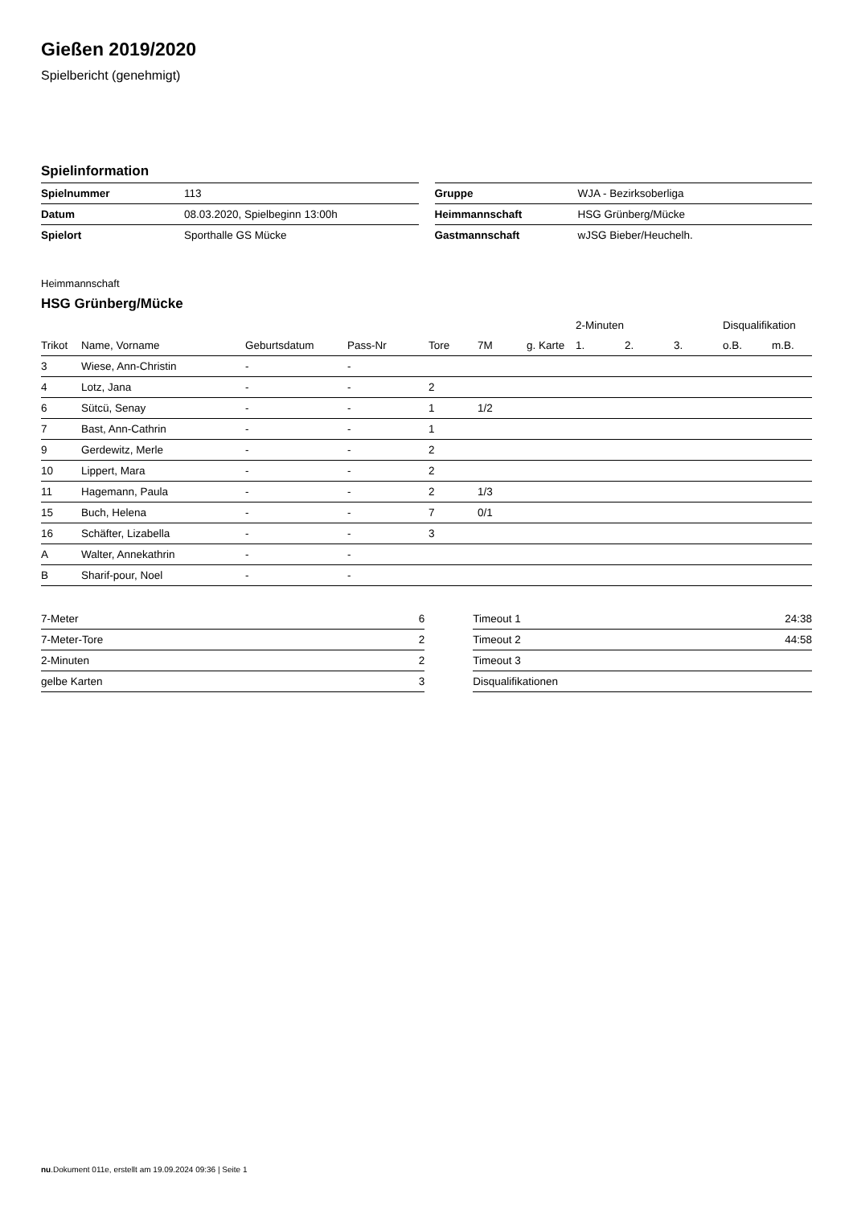Gießen 2019/2020
Spielbericht (genehmigt)
Spielinformation
| Spielnummer | 113 |
| Datum | 08.03.2020, Spielbeginn 13:00h |
| Spielort | Sporthalle GS Mücke |
| Gruppe | WJA - Bezirksoberliga |
| Heimmannschaft | HSG Grünberg/Mücke |
| Gastmannschaft | wJSG Bieber/Heuchelh. |
Heimmannschaft
HSG Grünberg/Mücke
| | | | | | | | 2-Minuten | | | Disqualifikation | |
| --- | --- | --- | --- | --- | --- | --- | --- | --- | --- | --- | --- |
| Trikot | Name, Vorname | Geburtsdatum | Pass-Nr | Tore | 7M | g. Karte | 1. | 2. | 3. | o.B. | m.B. |
| 3 | Wiese, Ann-Christin | - | - | | | | | | | | |
| 4 | Lotz, Jana | - | - | 2 | | | | | | | |
| 6 | Sütcü, Senay | - | - | 1 | 1/2 | | | | | | |
| 7 | Bast, Ann-Cathrin | - | - | 1 | | | | | | | |
| 9 | Gerdewitz, Merle | - | - | 2 | | | | | | | |
| 10 | Lippert, Mara | - | - | 2 | | | | | | | |
| 11 | Hagemann, Paula | - | - | 2 | 1/3 | | | | | | |
| 15 | Buch, Helena | - | - | 7 | 0/1 | | | | | | |
| 16 | Schäfter, Lizabella | - | - | 3 | | | | | | | |
| A | Walter, Annekathrin | - | - | | | | | | | | |
| B | Sharif-pour, Noel | - | - | | | | | | | | |
| 7-Meter | 6 |
| 7-Meter-Tore | 2 |
| 2-Minuten | 2 |
| gelbe Karten | 3 |
| Timeout 1 | 24:38 |
| Timeout 2 | 44:58 |
| Timeout 3 | |
| Disqualifikationen | |
nu.Dokument 011e, erstellt am 19.09.2024 09:36 | Seite 1